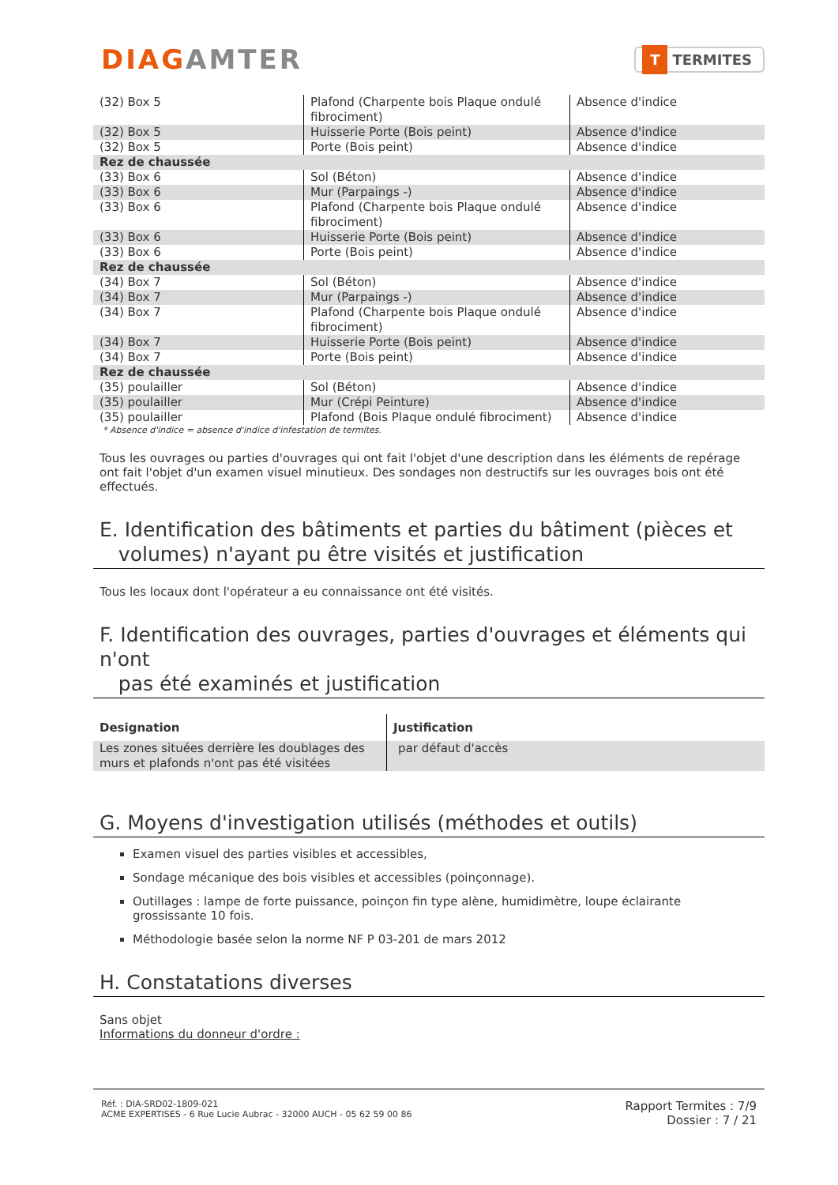DIAGAMTER
T TERMITES
| (32) Box 5 | Plafond (Charpente bois Plaque ondulé fibrociment) | Absence d'indice |
| (32) Box 5 | Huisserie Porte (Bois peint) | Absence d'indice |
| (32) Box 5 | Porte (Bois peint) | Absence d'indice |
| Rez de chaussée | | |
| (33) Box 6 | Sol (Béton) | Absence d'indice |
| (33) Box 6 | Mur (Parpaings -) | Absence d'indice |
| (33) Box 6 | Plafond (Charpente bois Plaque ondulé fibrociment) | Absence d'indice |
| (33) Box 6 | Huisserie Porte (Bois peint) | Absence d'indice |
| (33) Box 6 | Porte (Bois peint) | Absence d'indice |
| Rez de chaussée | | |
| (34) Box 7 | Sol (Béton) | Absence d'indice |
| (34) Box 7 | Mur (Parpaings -) | Absence d'indice |
| (34) Box 7 | Plafond (Charpente bois Plaque ondulé fibrociment) | Absence d'indice |
| (34) Box 7 | Huisserie Porte (Bois peint) | Absence d'indice |
| (34) Box 7 | Porte (Bois peint) | Absence d'indice |
| Rez de chaussée | | |
| (35) poulailler | Sol (Béton) | Absence d'indice |
| (35) poulailler | Mur (Crépi Peinture) | Absence d'indice |
| (35) poulailler | Plafond (Bois Plaque ondulé fibrociment) | Absence d'indice |
* Absence d'indice = absence d'indice d'infestation de termites.
Tous les ouvrages ou parties d'ouvrages qui ont fait l'objet d'une description dans les éléments de repérage ont fait l'objet d'un examen visuel minutieux. Des sondages non destructifs sur les ouvrages bois ont été effectués.
E. Identification des bâtiments et parties du bâtiment (pièces et
volumes) n'ayant pu être visités et justification
Tous les locaux dont l'opérateur a eu connaissance ont été visités.
F. Identification des ouvrages, parties d'ouvrages et éléments qui n'ont
pas été examinés et justification
| Designation | Justification |
| --- | --- |
| Les zones situées derrière les doublages des murs et plafonds n'ont pas été visitées | par défaut d'accès |
G. Moyens d'investigation utilisés (méthodes et outils)
Examen visuel des parties visibles et accessibles,
Sondage mécanique des bois visibles et accessibles (poinçonnage).
Outillages : lampe de forte puissance, poinçon fin type alène, humidimètre, loupe éclairante grossissante 10 fois.
Méthodologie basée selon la norme NF P 03-201 de mars 2012
H. Constatations diverses
Sans objet
Informations du donneur d'ordre :
Réf. : DIA-SRD02-1809-021
ACME EXPERTISES - 6 Rue Lucie Aubrac - 32000 AUCH - 05 62 59 00 86
Rapport Termites : 7/9
Dossier : 7 / 21